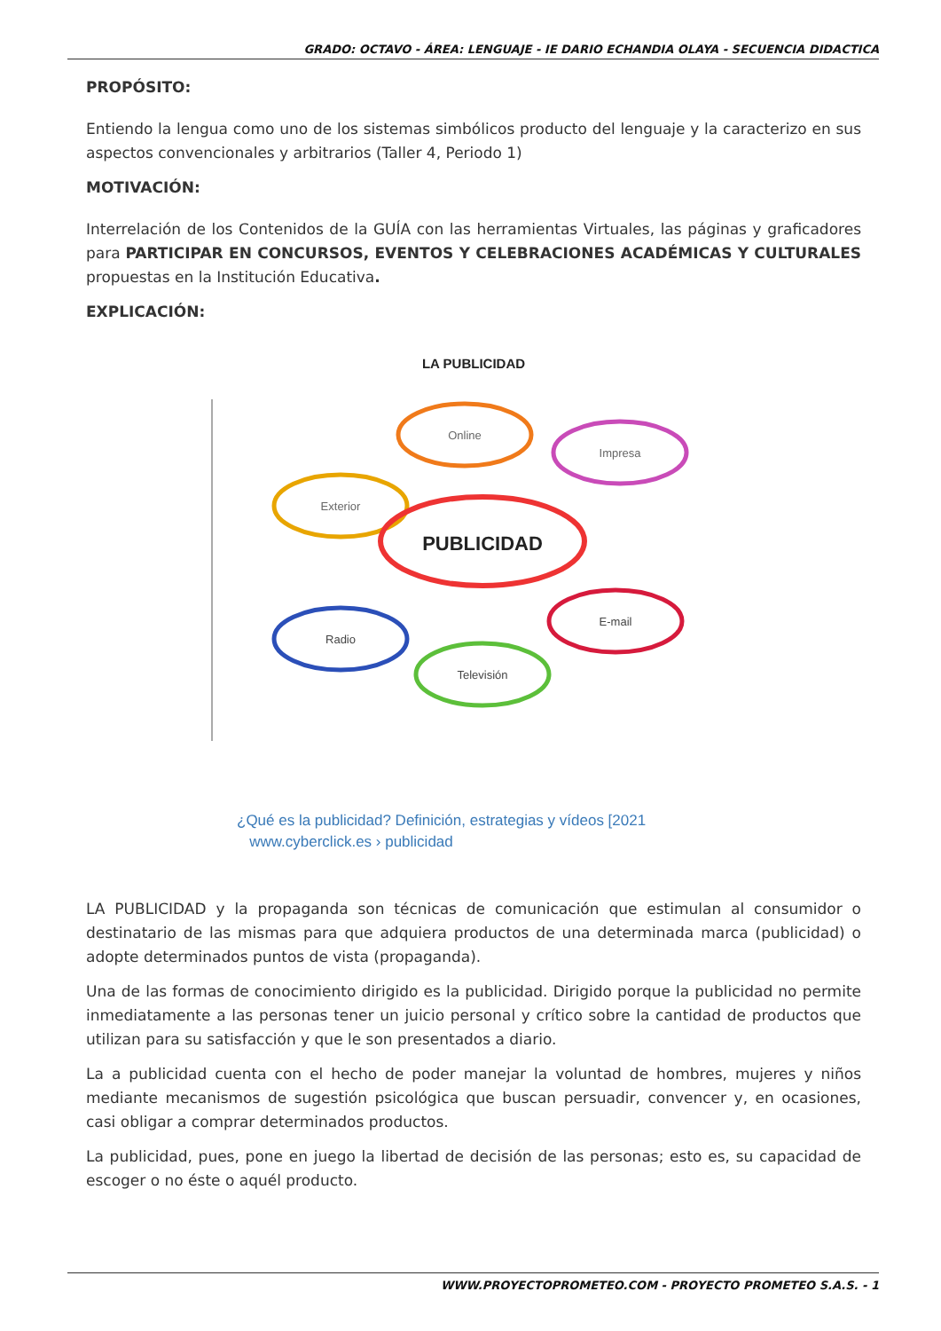GRADO: OCTAVO - ÁREA: LENGUAJE - IE DARIO ECHANDIA OLAYA - SECUENCIA DIDACTICA
PROPÓSITO:
Entiendo la lengua como uno de los sistemas simbólicos producto del lenguaje y la caracterizo en sus aspectos convencionales y arbitrarios (Taller 4, Periodo 1)
MOTIVACIÓN:
Interrelación de los Contenidos de la GUÍA con las herramientas Virtuales, las páginas y graficadores para PARTICIPAR EN CONCURSOS, EVENTOS Y CELEBRACIONES ACADÉMICAS Y CULTURALES propuestas en la Institución Educativa.
EXPLICACIÓN:
LA PUBLICIDAD
Exterior
Online
Impresa
PUBLICIDAD
Radio
E-mail
Televisión
¿Qué es la publicidad? Definición, estrategias y vídeos [2021
www.cyberclick.es › publicidad
LA PUBLICIDAD y la propaganda son técnicas de comunicación que estimulan al consumidor o destinatario de las mismas para que adquiera productos de una determinada marca (publicidad) o adopte determinados puntos de vista (propaganda).
Una de las formas de conocimiento dirigido es la publicidad. Dirigido porque la publicidad no permite inmediatamente a las personas tener un juicio personal y crítico sobre la cantidad de productos que utilizan para su satisfacción y que le son presentados a diario.
La a publicidad cuenta con el hecho de poder manejar la voluntad de hombres, mujeres y niños mediante mecanismos de sugestión psicológica que buscan persuadir, convencer y, en ocasiones, casi obligar a comprar determinados productos.
La publicidad, pues, pone en juego la libertad de decisión de las personas; esto es, su capacidad de escoger o no éste o aquél producto.
WWW.PROYECTOPROMETEO.COM - PROYECTO PROMETEO S.A.S. - 1